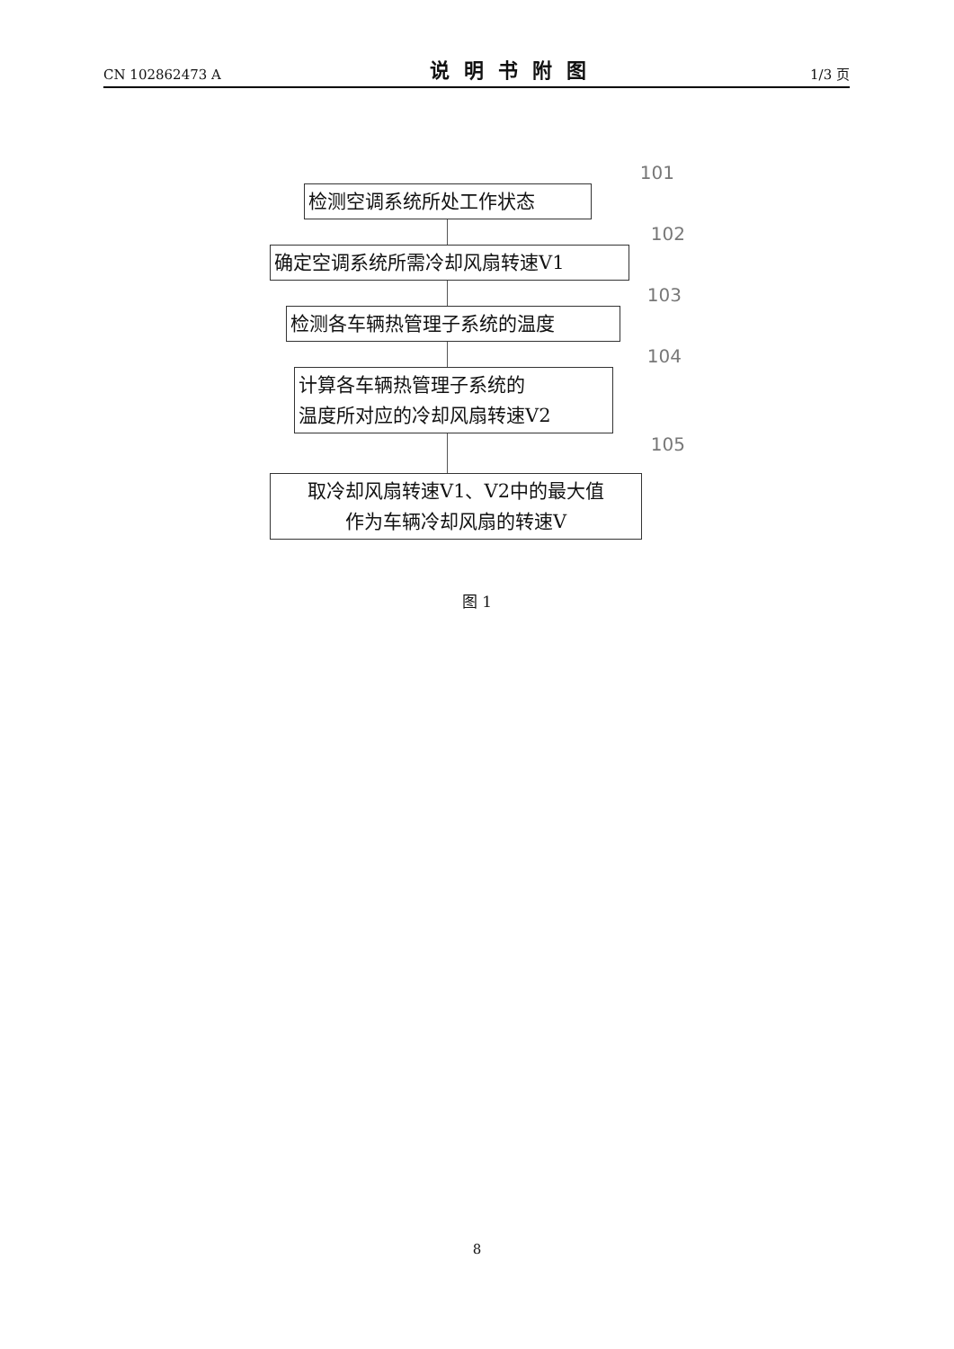CN 102862473 A 说明书附图 1/3 页
101
检测空调系统所处工作状态
102
确定空调系统所需冷却风扇转速V1
103
检测各车辆热管理子系统的温度
104
计算各车辆热管理子系统的
温度所对应的冷却风扇转速V2
105
取冷却风扇转速V1、V2中的最大值
作为车辆冷却风扇的转速V
图 1
8